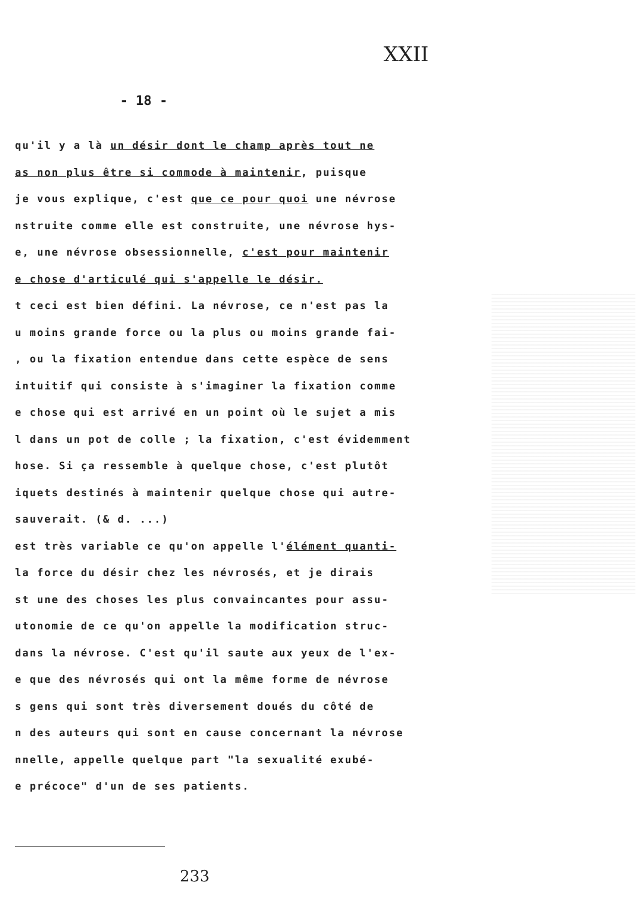XXII
- 18 -
qu'il y a là un désir dont le champ après tout ne
as non plus être si commode à maintenir, puisque
je vous explique, c'est que ce pour quoi une névrose
nstruite comme elle est construite, une névrose hys-
e, une névrose obsessionnelle, c'est pour maintenir
e chose d'articulé qui s'appelle le désir.
t ceci est bien défini. La névrose, ce n'est pas la
u moins grande force ou la plus ou moins grande fai-
, ou la fixation entendue dans cette espèce de sens
intuitif qui consiste à s'imaginer la fixation comme
e chose qui est arrivé en un point où le sujet a mis
l dans un pot de colle ; la fixation, c'est évidemment
hose. Si ça ressemble à quelque chose, c'est plutôt
iquets destinés à maintenir quelque chose qui autre-
sauverait. (& d. ...)
est très variable ce qu'on appelle l'élément quanti-
la force du désir chez les névrosés, et je dirais
st une des choses les plus convaincantes pour assu-
utonomie de ce qu'on appelle la modification struc-
dans la névrose. C'est qu'il saute aux yeux de l'ex-
e que des névrosés qui ont la même forme de névrose
s gens qui sont très diversement doués du côté de
n des auteurs qui sont en cause concernant la névrose
nnelle, appelle quelque part "la sexualité exubé-
e précoce" d'un de ses patients.
233